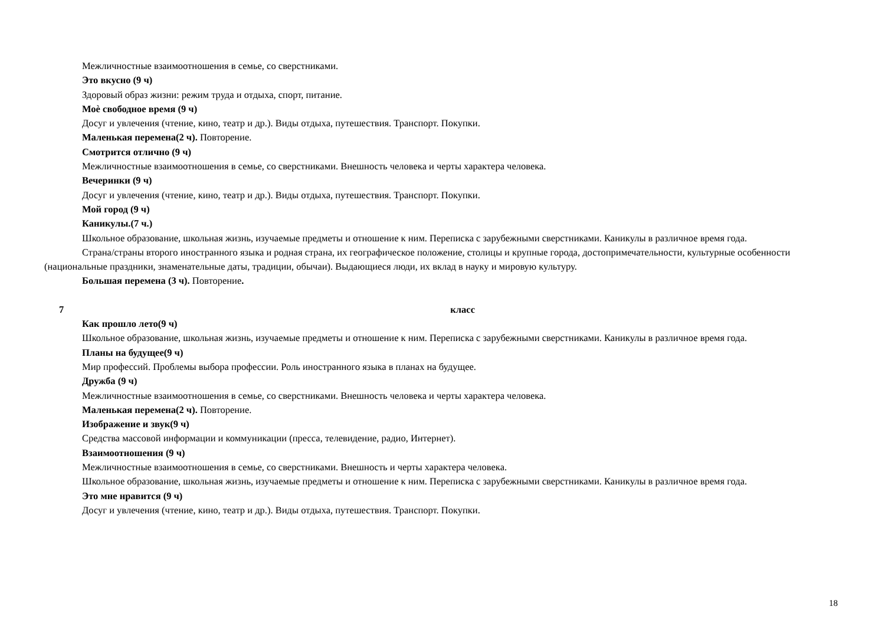Межличностные взаимоотношения в семье, со сверстниками.
Это вкусно (9 ч)
Здоровый образ жизни: режим труда и отдыха, спорт, питание.
Моѐ свободное время (9 ч)
Досуг и увлечения (чтение, кино, театр и др.). Виды отдыха, путешествия. Транспорт. Покупки.
Маленькая перемена(2 ч). Повторение.
Смотрится отлично (9 ч)
Межличностные взаимоотношения в семье, со сверстниками. Внешность человека и черты характера человека.
Вечеринки (9 ч)
Досуг и увлечения (чтение, кино, театр и др.). Виды отдыха, путешествия. Транспорт. Покупки.
Мой город (9 ч)
Каникулы.(7 ч.)
Школьное образование, школьная жизнь, изучаемые предметы и отношение к ним. Переписка с зарубежными сверстниками. Каникулы в различное время года.
Страна/страны второго иностранного языка и родная страна, их географическое положение, столицы и крупные города, достопримечательности, культурные особенности (национальные праздники, знаменательные даты, традиции, обычаи). Выдающиеся люди, их вклад в науку и мировую культуру.
Большая перемена (3 ч). Повторение.
7 класс
Как прошло лето(9 ч)
Школьное образование, школьная жизнь, изучаемые предметы и отношение к ним. Переписка с зарубежными сверстниками. Каникулы в различное время года.
Планы на будущее(9 ч)
Мир профессий. Проблемы выбора профессии. Роль иностранного языка в планах на будущее.
Дружба (9 ч)
Межличностные взаимоотношения в семье, со сверстниками. Внешность человека и черты характера человека.
Маленькая перемена(2 ч). Повторение.
Изображение и звук(9 ч)
Средства массовой информации и коммуникации (пресса, телевидение, радио, Интернет).
Взаимоотношения (9 ч)
Межличностные взаимоотношения в семье, со сверстниками. Внешность и черты характера человека.
Школьное образование, школьная жизнь, изучаемые предметы и отношение к ним. Переписка с зарубежными сверстниками. Каникулы в различное время года.
Это мне нравится (9 ч)
Досуг и увлечения (чтение, кино, театр и др.). Виды отдыха, путешествия. Транспорт. Покупки.
18